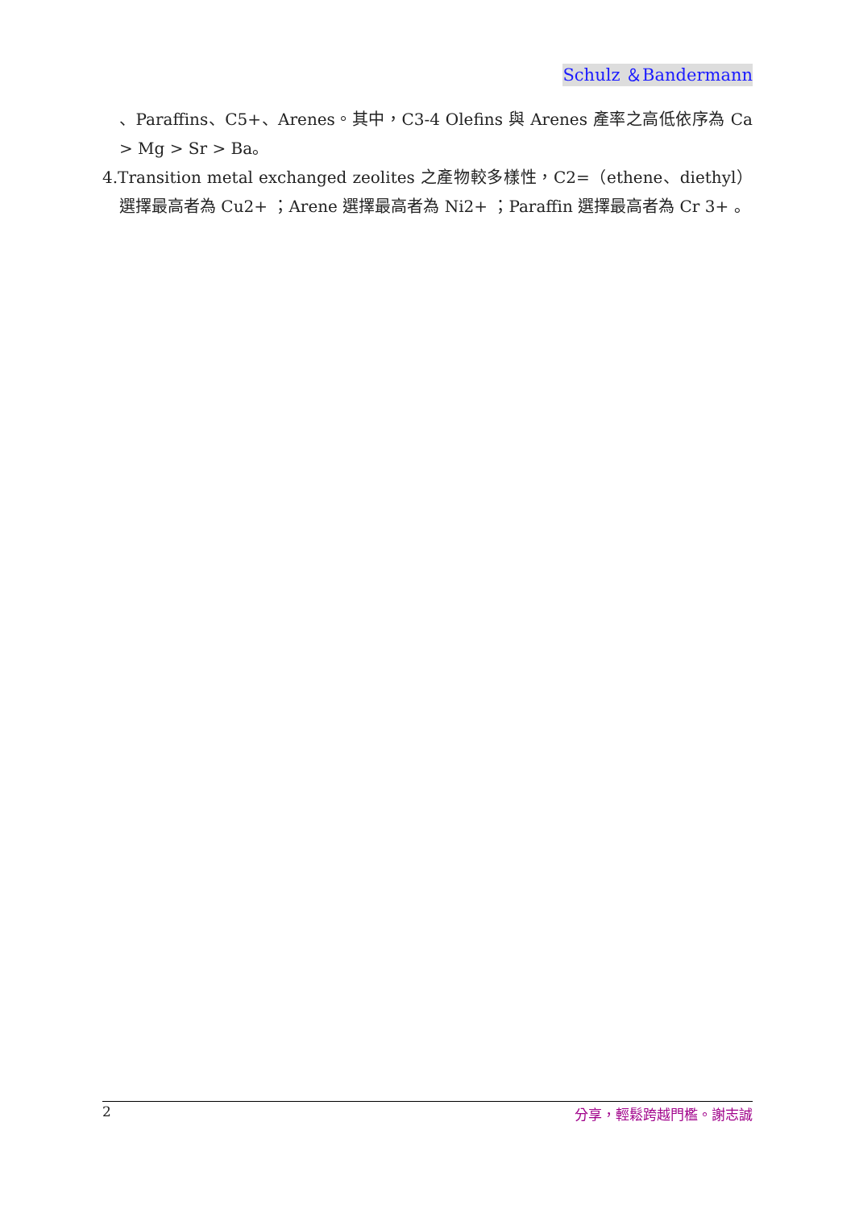Schulz ＆Bandermann
、Paraffins、C5+、Arenes。其中，C3-4 Olefins 與 Arenes 產率之高低依序為 Ca > Mg > Sr > Ba。
4.Transition metal exchanged zeolites 之產物較多樣性，C2=（ethene、diethyl）選擇最高者為 Cu2+ ；Arene 選擇最高者為 Ni2+ ；Paraffin 選擇最高者為 Cr 3+ 。
2 分享，輕鬆跨越門檻。謝志誠